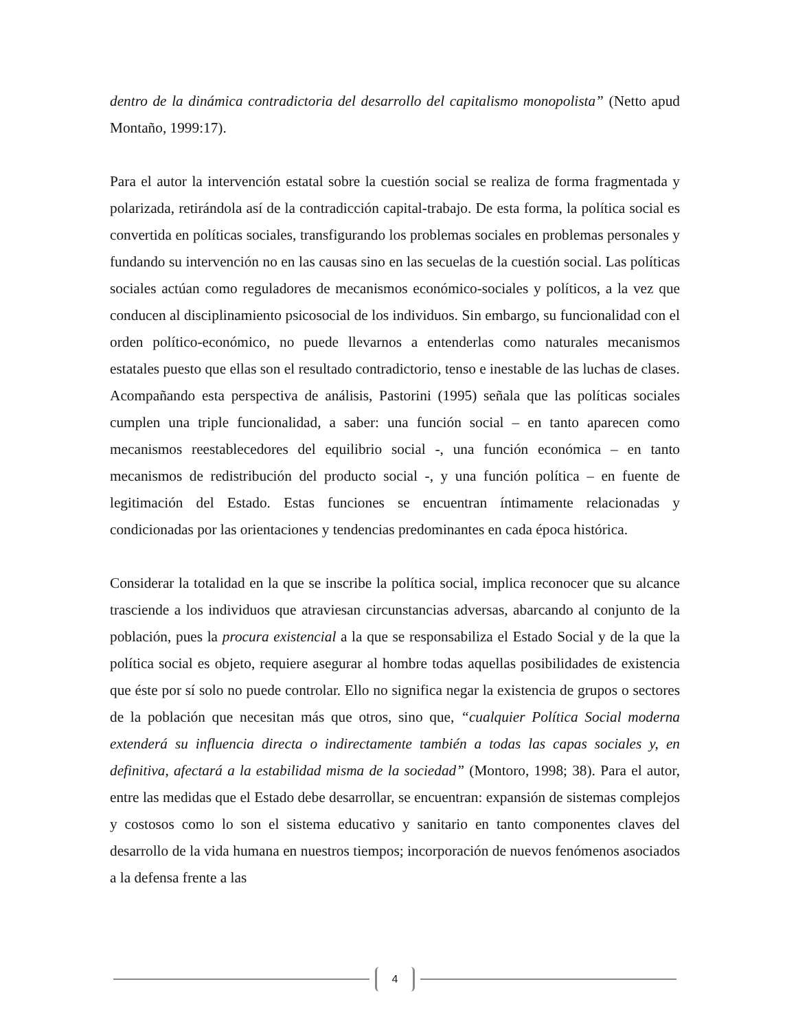dentro de la dinámica contradictoria del desarrollo del capitalismo monopolista” (Netto apud Montaño, 1999:17).
Para el autor la intervención estatal sobre la cuestión social se realiza de forma fragmentada y polarizada, retirándola así de la contradicción capital-trabajo. De esta forma, la política social es convertida en políticas sociales, transfigurando los problemas sociales en problemas personales y fundando su intervención no en las causas sino en las secuelas de la cuestión social. Las políticas sociales actúan como reguladores de mecanismos económico-sociales y políticos, a la vez que conducen al disciplinamiento psicosocial de los individuos. Sin embargo, su funcionalidad con el orden político-económico, no puede llevarnos a entenderlas como naturales mecanismos estatales puesto que ellas son el resultado contradictorio, tenso e inestable de las luchas de clases.
Acompañando esta perspectiva de análisis, Pastorini (1995) señala que las políticas sociales cumplen una triple funcionalidad, a saber: una función social – en tanto aparecen como mecanismos reestablecedores del equilibrio social -, una función económica – en tanto mecanismos de redistribución del producto social -, y una función política – en fuente de legitimación del Estado. Estas funciones se encuentran íntimamente relacionadas y condicionadas por las orientaciones y tendencias predominantes en cada época histórica.
Considerar la totalidad en la que se inscribe la política social, implica reconocer que su alcance trasciende a los individuos que atraviesan circunstancias adversas, abarcando al conjunto de la población, pues la procura existencial a la que se responsabiliza el Estado Social y de la que la política social es objeto, requiere asegurar al hombre todas aquellas posibilidades de existencia que éste por sí solo no puede controlar. Ello no significa negar la existencia de grupos o sectores de la población que necesitan más que otros, sino que, “cualquier Política Social moderna extenderá su influencia directa o indirectamente también a todas las capas sociales y, en definitiva, afectará a la estabilidad misma de la sociedad” (Montoro, 1998; 38). Para el autor, entre las medidas que el Estado debe desarrollar, se encuentran: expansión de sistemas complejos y costosos como lo son el sistema educativo y sanitario en tanto componentes claves del desarrollo de la vida humana en nuestros tiempos; incorporación de nuevos fenómenos asociados a la defensa frente a las
4